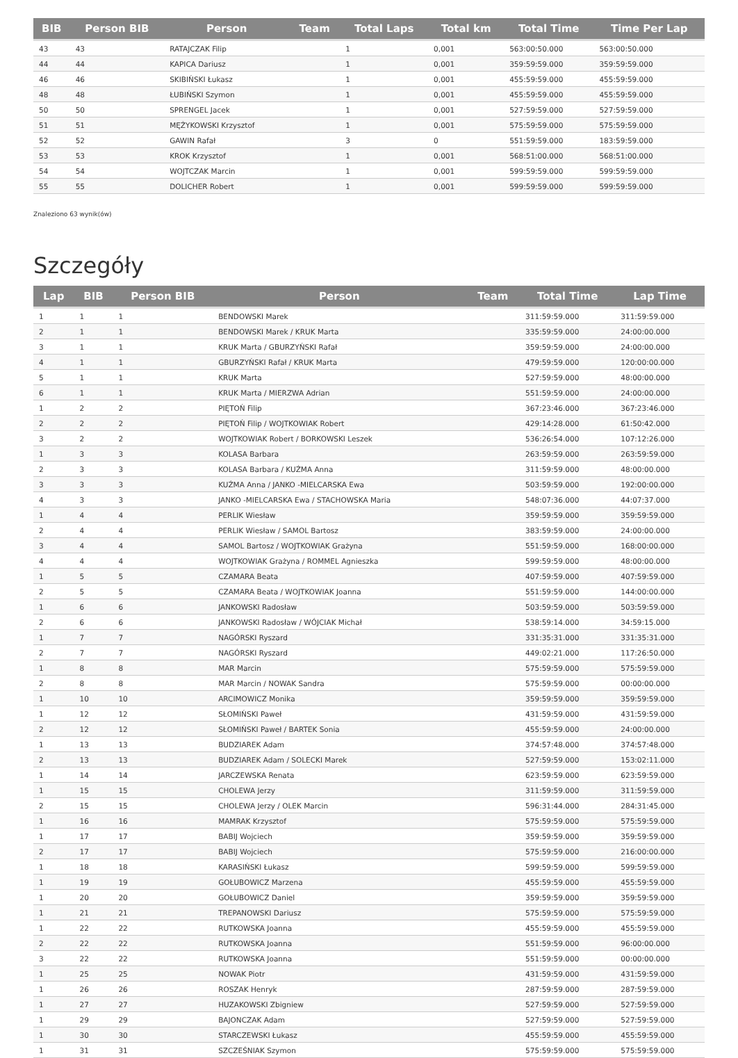| BIB | Person BIB | Person | Team | Total Laps | Total km | Total Time | Time Per Lap |
| --- | --- | --- | --- | --- | --- | --- | --- |
| 43 | 43 | RATAJCZAK Filip | | 1 | 0,001 | 563:00:50.000 | 563:00:50.000 |
| 44 | 44 | KAPICA Dariusz | | 1 | 0,001 | 359:59:59.000 | 359:59:59.000 |
| 46 | 46 | SKIBIŃSKI Łukasz | | 1 | 0,001 | 455:59:59.000 | 455:59:59.000 |
| 48 | 48 | ŁUBIŃSKI Szymon | | 1 | 0,001 | 455:59:59.000 | 455:59:59.000 |
| 50 | 50 | SPRENGEL Jacek | | 1 | 0,001 | 527:59:59.000 | 527:59:59.000 |
| 51 | 51 | MĘŻYKOWSKI Krzysztof | | 1 | 0,001 | 575:59:59.000 | 575:59:59.000 |
| 52 | 52 | GAWIN Rafał | | 3 | 0 | 551:59:59.000 | 183:59:59.000 |
| 53 | 53 | KROK Krzysztof | | 1 | 0,001 | 568:51:00.000 | 568:51:00.000 |
| 54 | 54 | WOJTCZAK Marcin | | 1 | 0,001 | 599:59:59.000 | 599:59:59.000 |
| 55 | 55 | DOLICHER Robert | | 1 | 0,001 | 599:59:59.000 | 599:59:59.000 |
Znaleziono 63 wynik(ów)
Szczegóły
| Lap | BIB | Person BIB | Person | Team | Total Time | Lap Time |
| --- | --- | --- | --- | --- | --- | --- |
| 1 | 1 | 1 | BENDOWSKI Marek | | 311:59:59.000 | 311:59:59.000 |
| 2 | 1 | 1 | BENDOWSKI Marek / KRUK Marta | | 335:59:59.000 | 24:00:00.000 |
| 3 | 1 | 1 | KRUK Marta / GBURZYŃSKI Rafał | | 359:59:59.000 | 24:00:00.000 |
| 4 | 1 | 1 | GBURZYŃSKI Rafał / KRUK Marta | | 479:59:59.000 | 120:00:00.000 |
| 5 | 1 | 1 | KRUK Marta | | 527:59:59.000 | 48:00:00.000 |
| 6 | 1 | 1 | KRUK Marta / MIERZWA Adrian | | 551:59:59.000 | 24:00:00.000 |
| 1 | 2 | 2 | PIĘTOŃ Filip | | 367:23:46.000 | 367:23:46.000 |
| 2 | 2 | 2 | PIĘTOŃ Filip / WOJTKOWIAK Robert | | 429:14:28.000 | 61:50:42.000 |
| 3 | 2 | 2 | WOJTKOWIAK Robert / BORKOWSKI Leszek | | 536:26:54.000 | 107:12:26.000 |
| 1 | 3 | 3 | KOLASA Barbara | | 263:59:59.000 | 263:59:59.000 |
| 2 | 3 | 3 | KOLASA Barbara / KUŹMA Anna | | 311:59:59.000 | 48:00:00.000 |
| 3 | 3 | 3 | KUŹMA Anna / JANKO -MIELCARSKA Ewa | | 503:59:59.000 | 192:00:00.000 |
| 4 | 3 | 3 | JANKO -MIELCARSKA Ewa / STACHOWSKA Maria | | 548:07:36.000 | 44:07:37.000 |
| 1 | 4 | 4 | PERLIK Wiesław | | 359:59:59.000 | 359:59:59.000 |
| 2 | 4 | 4 | PERLIK Wiesław / SAMOL Bartosz | | 383:59:59.000 | 24:00:00.000 |
| 3 | 4 | 4 | SAMOL Bartosz / WOJTKOWIAK Grażyna | | 551:59:59.000 | 168:00:00.000 |
| 4 | 4 | 4 | WOJTKOWIAK Grażyna / ROMMEL Agnieszka | | 599:59:59.000 | 48:00:00.000 |
| 1 | 5 | 5 | CZAMARA Beata | | 407:59:59.000 | 407:59:59.000 |
| 2 | 5 | 5 | CZAMARA Beata / WOJTKOWIAK Joanna | | 551:59:59.000 | 144:00:00.000 |
| 1 | 6 | 6 | JANKOWSKI Radosław | | 503:59:59.000 | 503:59:59.000 |
| 2 | 6 | 6 | JANKOWSKI Radosław / WÓJCIAK Michał | | 538:59:14.000 | 34:59:15.000 |
| 1 | 7 | 7 | NAGÓRSKI Ryszard | | 331:35:31.000 | 331:35:31.000 |
| 2 | 7 | 7 | NAGÓRSKI Ryszard | | 449:02:21.000 | 117:26:50.000 |
| 1 | 8 | 8 | MAR Marcin | | 575:59:59.000 | 575:59:59.000 |
| 2 | 8 | 8 | MAR Marcin / NOWAK Sandra | | 575:59:59.000 | 00:00:00.000 |
| 1 | 10 | 10 | ARCIMOWICZ Monika | | 359:59:59.000 | 359:59:59.000 |
| 1 | 12 | 12 | SŁOMIŃSKI Paweł | | 431:59:59.000 | 431:59:59.000 |
| 2 | 12 | 12 | SŁOMIŃSKI Paweł / BARTEK Sonia | | 455:59:59.000 | 24:00:00.000 |
| 1 | 13 | 13 | BUDZIAREK Adam | | 374:57:48.000 | 374:57:48.000 |
| 2 | 13 | 13 | BUDZIAREK Adam / SOLECKI Marek | | 527:59:59.000 | 153:02:11.000 |
| 1 | 14 | 14 | JARCZEWSKA Renata | | 623:59:59.000 | 623:59:59.000 |
| 1 | 15 | 15 | CHOLEWA Jerzy | | 311:59:59.000 | 311:59:59.000 |
| 2 | 15 | 15 | CHOLEWA Jerzy / OLEK Marcin | | 596:31:44.000 | 284:31:45.000 |
| 1 | 16 | 16 | MAMRAK Krzysztof | | 575:59:59.000 | 575:59:59.000 |
| 1 | 17 | 17 | BABIJ Wojciech | | 359:59:59.000 | 359:59:59.000 |
| 2 | 17 | 17 | BABIJ Wojciech | | 575:59:59.000 | 216:00:00.000 |
| 1 | 18 | 18 | KARASIŃSKI Łukasz | | 599:59:59.000 | 599:59:59.000 |
| 1 | 19 | 19 | GOŁUBOWICZ Marzena | | 455:59:59.000 | 455:59:59.000 |
| 1 | 20 | 20 | GOŁUBOWICZ Daniel | | 359:59:59.000 | 359:59:59.000 |
| 1 | 21 | 21 | TREPANOWSKI Dariusz | | 575:59:59.000 | 575:59:59.000 |
| 1 | 22 | 22 | RUTKOWSKA Joanna | | 455:59:59.000 | 455:59:59.000 |
| 2 | 22 | 22 | RUTKOWSKA Joanna | | 551:59:59.000 | 96:00:00.000 |
| 3 | 22 | 22 | RUTKOWSKA Joanna | | 551:59:59.000 | 00:00:00.000 |
| 1 | 25 | 25 | NOWAK Piotr | | 431:59:59.000 | 431:59:59.000 |
| 1 | 26 | 26 | ROSZAK Henryk | | 287:59:59.000 | 287:59:59.000 |
| 1 | 27 | 27 | HUZAKOWSKI Zbigniew | | 527:59:59.000 | 527:59:59.000 |
| 1 | 29 | 29 | BAJONCZAK Adam | | 527:59:59.000 | 527:59:59.000 |
| 1 | 30 | 30 | STARCZEWSKI Łukasz | | 455:59:59.000 | 455:59:59.000 |
| 1 | 31 | 31 | SZCZEŚNIAK Szymon | | 575:59:59.000 | 575:59:59.000 |